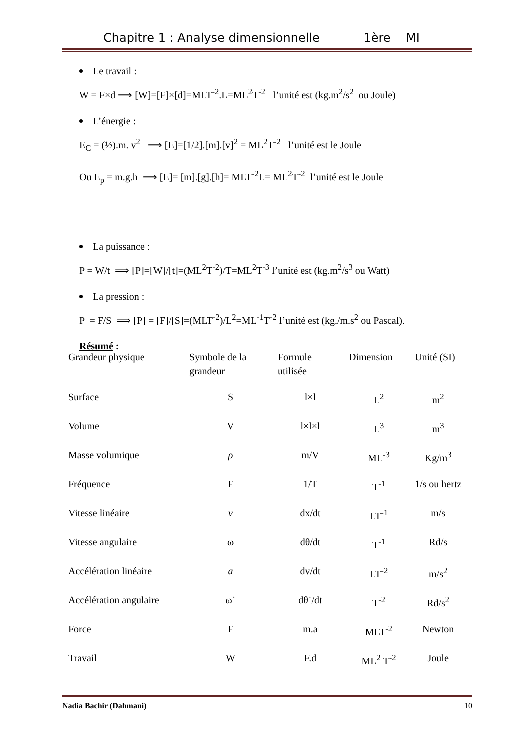Chapitre 1 : Analyse dimensionnelle 1ère MI
Le travail :
W = F×d ⟹ [W]=[F]×[d]=MLT<sup>-2</sup>.L=ML<sup>2</sup>T<sup>-2</sup> l’unité est (kg.m<sup>2</sup>/s<sup>2</sup> ou Joule)
L’énergie :
E<sub>C</sub> = (½).m. v<sup>2</sup> ⟹ [E]=[1/2].[m].[v]<sup>2</sup> = ML<sup>2</sup>T<sup>-2</sup> l’unité est le Joule
Ou E<sub>p</sub> = m.g.h ⟹ [E]= [m].[g].[h]= MLT<sup>-2</sup>L= ML<sup>2</sup>T<sup>-2</sup> l’unité est le Joule
La puissance :
P = W/t ⟹ [P]=[W]/[t]=(ML<sup>2</sup>T<sup>-2</sup>)/T=ML<sup>2</sup>T<sup>-3</sup> l’unité est (kg.m<sup>2</sup>/s<sup>3</sup> ou Watt)
La pression :
P = F/S ⟹ [P] = [F]/[S]=(MLT<sup>-2</sup>)/L<sup>2</sup>=ML<sup>-1</sup>T<sup>-2</sup> l’unité est (kg./m.s<sup>2</sup> ou Pascal).
Résumé :
| Grandeur physique | Symbole de la grandeur | Formule utilisée | Dimension | Unité (SI) |
| --- | --- | --- | --- | --- |
| Surface | S | l×l | L<sup>2</sup> | m<sup>2</sup> |
| Volume | V | l×l×l | L<sup>3</sup> | m<sup>3</sup> |
| Masse volumique | ρ | m/V | ML<sup>-3</sup> | Kg/m<sup>3</sup> |
| Fréquence | F | 1/T | T<sup>-1</sup> | 1/s ou hertz |
| Vitesse linéaire | v | dx/dt | LT<sup>-1</sup> | m/s |
| Vitesse angulaire | ω | dθ/dt | T<sup>-1</sup> | Rd/s |
| Accélération linéaire | a | dv/dt | LT<sup>-2</sup> | m/s<sup>2</sup> |
| Accélération angulaire | ω˙ | dθ˙/dt | T<sup>-2</sup> | Rd/s<sup>2</sup> |
| Force | F | m.a | MLT<sup>-2</sup> | Newton |
| Travail | W | F.d | ML<sup>2</sup> T<sup>-2</sup> | Joule |
Nadia Bachir (Dahmani) 10